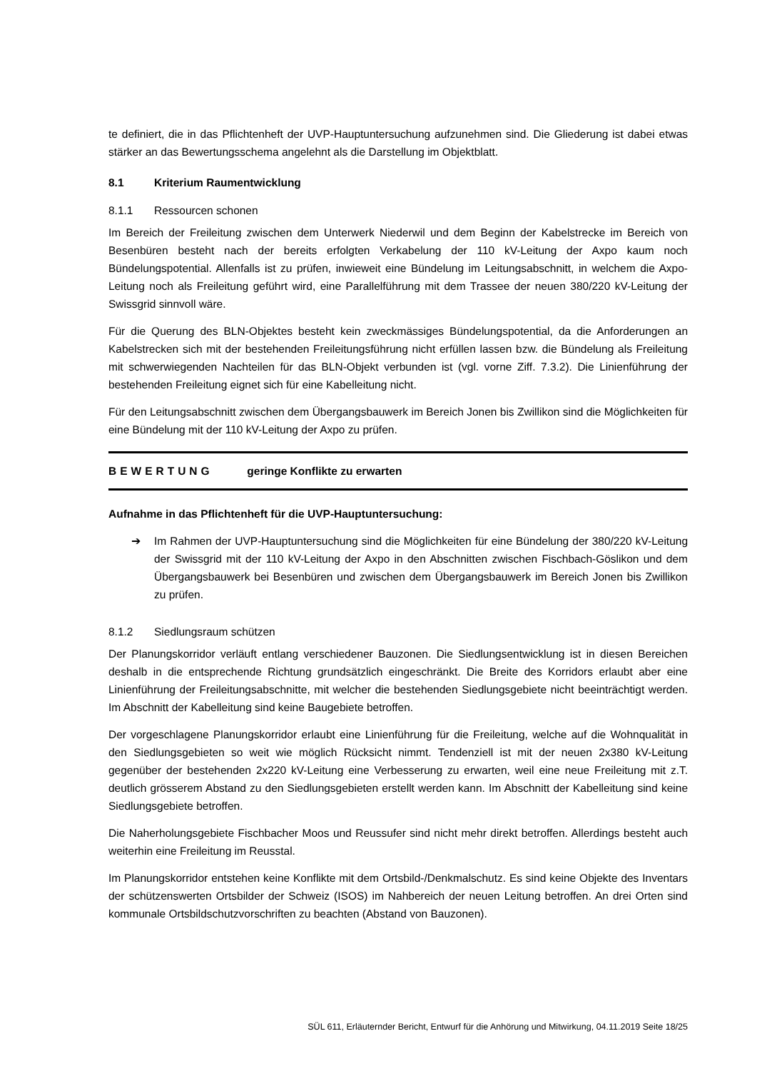te definiert, die in das Pflichtenheft der UVP-Hauptuntersuchung aufzunehmen sind. Die Gliederung ist dabei etwas stärker an das Bewertungsschema angelehnt als die Darstellung im Objektblatt.
8.1 Kriterium Raumentwicklung
8.1.1 Ressourcen schonen
Im Bereich der Freileitung zwischen dem Unterwerk Niederwil und dem Beginn der Kabelstrecke im Bereich von Besenbüren besteht nach der bereits erfolgten Verkabelung der 110 kV-Leitung der Axpo kaum noch Bündelungspotential. Allenfalls ist zu prüfen, inwieweit eine Bündelung im Leitungsabschnitt, in welchem die Axpo-Leitung noch als Freileitung geführt wird, eine Parallelführung mit dem Trassee der neuen 380/220 kV-Leitung der Swissgrid sinnvoll wäre.
Für die Querung des BLN-Objektes besteht kein zweckmässiges Bündelungspotential, da die Anforderungen an Kabelstrecken sich mit der bestehenden Freileitungsführung nicht erfüllen lassen bzw. die Bündelung als Freileitung mit schwerwiegenden Nachteilen für das BLN-Objekt verbunden ist (vgl. vorne Ziff. 7.3.2). Die Linienführung der bestehenden Freileitung eignet sich für eine Kabelleitung nicht.
Für den Leitungsabschnitt zwischen dem Übergangsbauwerk im Bereich Jonen bis Zwillikon sind die Möglichkeiten für eine Bündelung mit der 110 kV-Leitung der Axpo zu prüfen.
BEWERTUNG geringe Konflikte zu erwarten
Aufnahme in das Pflichtenheft für die UVP-Hauptuntersuchung:
➔ Im Rahmen der UVP-Hauptuntersuchung sind die Möglichkeiten für eine Bündelung der 380/220 kV-Leitung der Swissgrid mit der 110 kV-Leitung der Axpo in den Abschnitten zwischen Fischbach-Göslikon und dem Übergangsbauwerk bei Besenbüren und zwischen dem Übergangsbauwerk im Bereich Jonen bis Zwillikon zu prüfen.
8.1.2 Siedlungsraum schützen
Der Planungskorridor verläuft entlang verschiedener Bauzonen. Die Siedlungsentwicklung ist in diesen Bereichen deshalb in die entsprechende Richtung grundsätzlich eingeschränkt. Die Breite des Korridors erlaubt aber eine Linienführung der Freileitungsabschnitte, mit welcher die bestehenden Siedlungsgebiete nicht beeinträchtigt werden. Im Abschnitt der Kabelleitung sind keine Baugebiete betroffen.
Der vorgeschlagene Planungskorridor erlaubt eine Linienführung für die Freileitung, welche auf die Wohnqualität in den Siedlungsgebieten so weit wie möglich Rücksicht nimmt. Tendenziell ist mit der neuen 2x380 kV-Leitung gegenüber der bestehenden 2x220 kV-Leitung eine Verbesserung zu erwarten, weil eine neue Freileitung mit z.T. deutlich grösserem Abstand zu den Siedlungsgebieten erstellt werden kann. Im Abschnitt der Kabelleitung sind keine Siedlungsgebiete betroffen.
Die Naherholungsgebiete Fischbacher Moos und Reussufer sind nicht mehr direkt betroffen. Allerdings besteht auch weiterhin eine Freileitung im Reusstal.
Im Planungskorridor entstehen keine Konflikte mit dem Ortsbild-/Denkmalschutz. Es sind keine Objekte des Inventars der schützenswerten Ortsbilder der Schweiz (ISOS) im Nahbereich der neuen Leitung betroffen. An drei Orten sind kommunale Ortsbildschutzvorschriften zu beachten (Abstand von Bauzonen).
SÜL 611, Erläuternder Bericht, Entwurf für die Anhörung und Mitwirkung, 04.11.2019 Seite 18/25